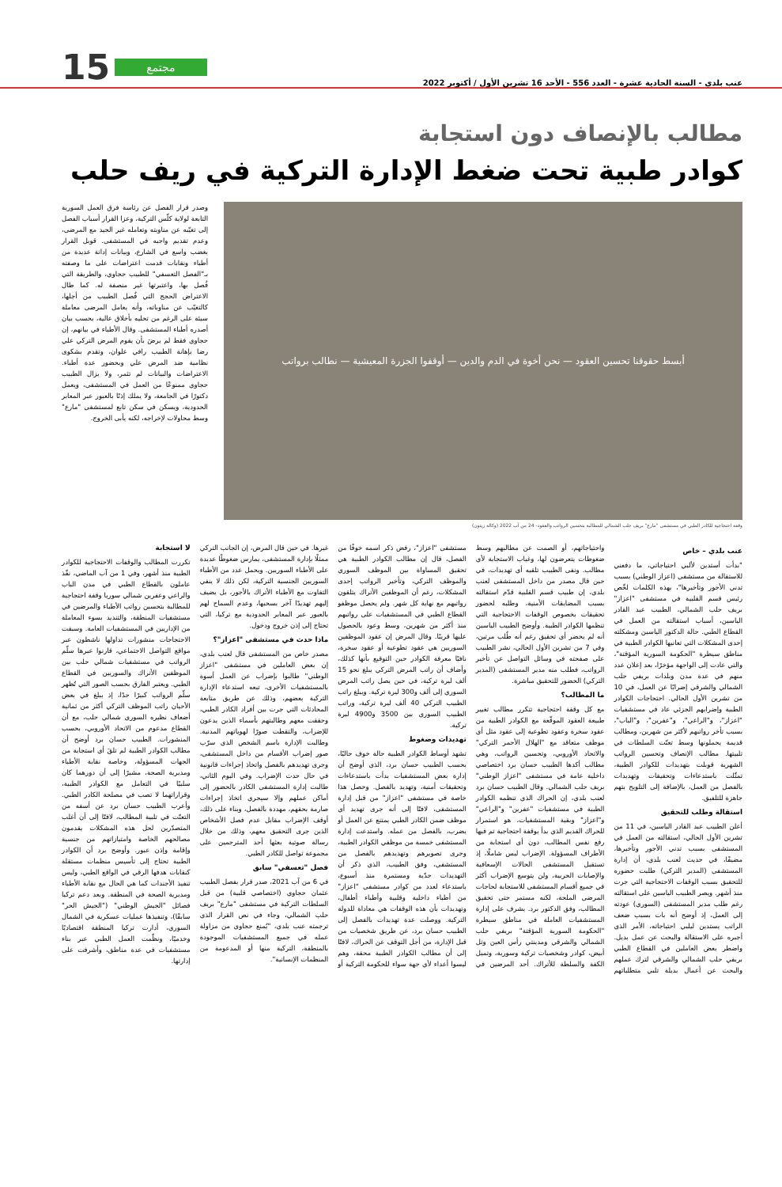عنب بلدي - السنة الحادية عشرة - العدد 556 - الأحد 16 تشرين الأول / أكتوبر 2022
15 مجتمع
مطالب بالإنصاف دون استجابة
كوادر طبية تحت ضغط الإدارة التركية في ريف حلب
أبسط حقوقنا تحسين العقود — نحن أخوة في الدم والدين — أوقفوا الجزرة المعيشية — نطالب برواتب
وقفة احتجاجية للكادر الطبي في مستشفى "مارع" بريف حلب الشمالي للمطالبة بتحسين الرواتب والعقود- 24 من آب 2022 (وكالة زيتون)
وصدر قرار الفصل عن رئاسة فرق العمل السورية التابعة لولاية كلّس التركية، وعزا القرار أسباب الفصل إلى تغيّبه عن مناوبته وتعامله غير الجيد مع المرضى، وعدم تقديم واجبه في المستشفى. قوبل القرار بغضب واسع في الشارع، وبيانات إدانة عديدة من أطباء ونقابات قدمت اعتراضات على ما وصفته بـ"الفصل التعسفي" للطبيب حجاوي، والطريقة التي فُصل بها، واعتبرتها غير منصفة له. كما طال الاعتراض الحجج التي فُصل الطبيب من أجلها، كالتغيّب عن مناوباته، وأنه يعامل المرضى معاملة سيئة على الرغم من تحليه بأخلاق عالية، بحسب بيان أصدره أطباء المستشفى. وقال الأطباء في بيانهم، إن حجاوي فقط لم يرضَ بأن يقوم المرض التركي علي رضا بإهانة الطبيب رافي علوان، وتقدم بشكوى نظامية ضد المرض علي وبحضور عدة أطباء. الاعتراضات والبيانات لم تثمر، ولا يزال الطبيب حجاوي ممنوعًا من العمل في المستشفى، ويعمل دكتورًا في الجامعة، ولا يملك إذنًا بالعبور عبر المعابر الحدودية، ويسكن في سكن تابع لمستشفى "مارع" وسط محاولات لإخراجه، لكنه يأبى الخروج.
عنب بلدي – خاص
"بدأت أستدين لألبي احتياجاتي، ما دفعني للاستقالة من مستشفى (اعزاز الوطني) بسبب تدني الأجور وتأخيرها"، بهذه الكلمات لخّص رئيس قسم القلبية في مستشفى "اعزاز" بريف حلب الشمالي، الطبيب عبد القادر الياسين، أسباب استقالته من العمل في القطاع الطبي. حالة الدكتور الياسين ومشكلته إحدى المشكلات التي تعانيها الكوادر الطبية في مناطق سيطرة "الحكومة السورية المؤقتة"، والتي عادت إلى الواجهة مؤخرًا، بعد إعلان عدد منهم في عدة مدن وبلدات بريفي حلب الشمالي والشرقي إضرابًا عن العمل، في 10 من تشرين الأول الحالي. احتجاجات الكوادر الطبية وإضرابهم الجزئي عاد في مستشفيات "اعزاز"، و"الراعي"، و"عفرين"، و"الباب"، بسبب تأخر رواتبهم لأكثر من شهرين، ومطالب قديمة يحملونها وسط تعنّت السلطات في تلبيتها. مطالب الإنصاف وتحسين الرواتب الشهرية قوبلت بتهديدات للكوادر الطبية، تمثّلت باستدعاءات وتحقيقات وتهديدات بالفصل من العمل، بالإضافة إلى التلويح بتهم جاهزة للتلفيق.
استقالة وطلب للتحقيق
أعلن الطبيب عبد القادر الياسين، في 11 من تشرين الأول الحالي، استقالته من العمل في المستشفى بسبب تدني الأجور وتأخيرها، مضيفًا، في حديث لعنب بلدي، أن إدارة المستشفى (المدير التركي) طلبت حضوره للتحقيق بسبب الوقفات الاحتجاجية التي جرت منذ أشهر. ويصر الطبيب الياسين على استقالته رغم طلب مدير المستشفى (السوري) عودته إلى العمل، إذ أوضح أنه بات بسبب ضعف الراتب يستدين ليلبي احتياجاته، الأمر الذي أجبره على الاستقالة والبحث عن عمل بديل. واضطر بعض العاملين في القطاع الطبي بريفي حلب الشمالي والشرقي لترك عملهم والبحث عن أعمال بديلة تلبي متطلباتهم واحتياجاتهم، أو الصمت عن مطالبهم وسط ضغوطات يتعرضون لها، وغياب الاستجابة لأي مطالب. ونفى الطبيب تلقيه أي تهديدات، في حين قال مصدر من داخل المستشفى لعنب بلدي، إن طبيب قسم القلبية قدّم استقالته بسبب المضايقات الأمنية، وطلبه لحضور تحقيقات بخصوص الوقفات الاحتجاجية التي تنظمها الكوادر الطبية. وأوضح الطبيب الياسين أنه لم يحضر أي تحقيق رغم أنه طُلب مرتين، وفي 7 من تشرين الأول الحالي، نشر الطبيب على صفحته في وسائل التواصل عن تأخير الرواتب، فطلب منه مدير المستشفى (المدير التركي) الحضور للتحقيق مباشرة.
ما المطالب؟
مع كل وقفة احتجاجية تتكرر مطالب تغيير طبيعة العقود الموقّعة مع الكوادر الطبية من عقود سخرة وعقود تطوعية إلى عقود مثل أي موظف متعاقد مع "الهلال الأحمر التركي" والاتحاد الأوروبي، وتحسين الرواتب، وهي مطالب أكدها الطبيب حسان برد اختصاصي داخلية عامة في مستشفى "اعزاز الوطني" بريف حلب الشمالي. وقال الطبيب حسان برد لعنب بلدي، إن الحراك الذي تنظمه الكوادر الطبية في مستشفيات "عفرين" و"الراعي" و"اعزاز" وبقية المستشفيات، هو استمرار للحراك القديم الذي بدأ بوقفة احتجاجية تم فيها رفع نفس المطالب، دون أي استجابة من الأطراف المسؤولة. الإضراب ليس شاملًا، إذ تستقبل المستشفى الحالات الإسعافية والإصابات الحربية، ولن يتوسع الإضراب أكثر في جميع أقسام المستشفى للاستجابة لحاجات المرضى الملحة، لكنه مستمر حتى تحقيق المطالب، وفق الدكتور برد. يشرف على إدارة المستشفيات العاملة في مناطق سيطرة "الحكومة السورية المؤقتة" بريفي حلب الشمالي والشرقي ومدينتي رأس العين وتل أبيض، كوادر وشخصيات تركية وسورية، وتميل الكفة والسلطة للأتراك. أحد المرضين في مستشفى "اعزاز"، رفض ذكر اسمه خوفًا من الفصل، قال إن مطالب الكوادر الطبية هي تحقيق المساواة بين الموظف السوري والموظف التركي، وتأخير الرواتب إحدى المشكلات، رغم أن الموظفين الأتراك يتلقون رواتبهم مع نهاية كل شهر. ولم يحصل موظفو القطاع الطبي في المستشفيات على رواتبهم منذ أكثر من شهرين، وسط وعود بالحصول عليها قريبًا. وقال المرض إن عقود الموظفين السوريين هي عقود تطوعية أو عقود سخرة، نافيًا معرفة الكوادر حين التوقيع بأنها كذلك، وأضاف أن راتب المرض التركي يبلغ نحو 15 ألف ليرة تركية، في حين يصل راتب المرض السوري إلى ألف و300 ليرة تركية. ويبلغ راتب الطبيب التركي 40 ألف ليرة تركية، وراتب الطبيب السوري بين 3500 و4900 ليرة تركية.
تهديدات وضغوط
تشهد أوساط الكوادر الطبية حالة خوف حاليًا، بحسب الطبيب حسان برد، الذي أوضح أن إدارة بعض المستشفيات بدأت باستدعاءات وتحقيقات أمنية، وتهديد بالفصل. وحصل هذا خاصة في مستشفى "اعزاز" من قبل إدارة المستشفى، لافتًا إلى أنه جرى تهديد أي موظف ضمن الكادر الطبي يمتنع عن العمل أو يضرب، بالفصل من عمله. واستدعت إدارة المستشفى خمسة من موظفي الكوادر الطبية، وجرى تصويرهم وتهديدهم بالفصل من المستشفى، وفق الطبيب، الذي ذكر أن التهديدات جدّية ومستمرة منذ أسبوع، باستدعاء لعدد من كوادر مستشفى "اعزاز" من أطباء داخلية وقلبية وأطباء أطفال، وتهديدات بأن هذه الوقفات هي معاداة للدولة التركية. ووصلت عدة تهديدات بالفصل إلى الطبيب حسان برد، عن طريق شخصيات من قبل الإدارة، من أجل التوقف عن الحراك، لافتًا إلى أن مطالب الكوادر الطبية محقة، وهم ليسوا أعداء لأي جهة سواء للحكومة التركية أو غيرها. في حين قال المرض، إن الجانب التركي ممثلًا بإدارة المستشفى، يمارس ضغوطًا عديدة على الأطباء السوريين. ويحمل عدد من الأطباء السوريين الجنسية التركية، لكن ذلك لا ينفي التفاوت مع الأطباء الأتراك بالأجور، بل يضيف إليهم تهديدًا آخر بسحبها، وعدم السماح لهم بالعبور عبر المعابر الحدودية مع تركيا، التي تحتاج إلى إذن خروج ودخول.
ماذا حدث في مستشفى "اعزاز"؟
مصدر خاص من المستشفى قال لعنب بلدي، إن بعض العاملين في مستشفى "اعزاز الوطني" طالبوا بإضراب عن العمل أسوة بالمستشفيات الأخرى، تبعه استدعاء الإدارة التركية بعضهم، وذلك عن طريق متابعة المحادثات التي جرت بين أفراد الكادر الطبي، وحققت معهم وطالبتهم بأسماء الذين يدعون للإضراب، والتقطت صورًا لهوياتهم المدنية. وطالبت الإدارة باسم الشخص الذي سرّب صور إضراب الأقسام من داخل المستشفى، وجرى تهديدهم بالفصل واتخاذ إجراءات قانونية في حال حدث الإضراب. وفي اليوم الثاني، طالبت إدارة المستشفى الكادر بالحضور إلى أماكن عملهم وإلا سيجري اتخاذ إجراءات صارمة بحقهم، مهددة بالفصل، وبناء على ذلك، أوقف الإضراب مقابل عدم فصل الأشخاص الذين جرى التحقيق معهم، وذلك من خلال رسالة صوتية بعثها أحد المترجمين على مجموعة تواصل للكادر الطبي.
فصل "تعسفي" سابق
في 6 من آب 2021، صدر قرار بفصل الطبيب عثمان حجاوي (اختصاصي قلبية) من قبل السلطات التركية في مستشفى "مارع" بريف حلب الشمالي، وجاء في نص القرار الذي ترجمته عنب بلدي، "يُمنع حجاوي من مزاولة عمله في جميع المستشفيات الموجودة بالمنطقة، التركية منها أو المدعومة من المنظمات الإنسانية".
لا استجابة
تكررت المطالب والوقفات الاحتجاجية للكوادر الطبية منذ أشهر، وفي 1 من آب الماضي، نفّذ عاملون بالقطاع الطبي في مدن الباب والراعي وعفرين شمالي سوريا وقفة احتجاجية للمطالبة بتحسين رواتب الأطباء والمرضين في مستشفيات المنطقة، والتنديد بسوء المعاملة من الإداريين في المستشفيات العامة. وسبقت الاحتجاجات منشورات تداولها ناشطون عبر مواقع التواصل الاجتماعي، قارنوا عبرها سلّم الرواتب في مستشفيات شمالي حلب بين الموظفين الأتراك والسوريين في القطاع الطبي. ويعتبر الفارق بحسب الصور التي تُظهر سلّم الرواتب كبيرًا جدًا، إذ يبلغ في بعض الأحيان راتب الموظف التركي أكثر من ثمانية أضعاف نظيره السوري شمالي حلب، مع أن القطاع مدعوم من الاتحاد الأوروبي، بحسب المنشورات. الطبيب حسان برد أوضح أن مطالب الكوادر الطبية لم تلقَ أي استجابة من الجهات المسؤولة، وخاصة نقابة الأطباء ومديرية الصحة، مشيرًا إلى أن دورهما كان سلبيًا في التعامل مع الكوادر الطبية، وقراراتهما لا تصب في مصلحة الكادر الطبي. وأعرب الطبيب حسان برد عن أسفه من التعنّت في تلبية المطالب، لافتًا إلى أن أغلب المتصدّرين لحل هذه المشكلات يقدمون مصالحهم الخاصة وامتيازاتهم من جنسية وإقامة وإذن عبور. وأوضح برد أن الكوادر الطبية تحتاج إلى تأسيس منظمات مستقلة كنقابات هدفها الرقي في الواقع الطبي، وليس تنفيذ الأجندات كما هي الحال مع نقابة الأطباء ومديرية الصحة في المنطقة. وبعد دعم تركيا فصائل "الجيش الوطني" ("الجيش الحر" سابقًا)، وتنفيذها عمليات عسكرية في الشمال السوري، أدارت تركيا المنطقة اقتصاديًا وخدميًا، ونظّمت العمل الطبي عبر بناء مستشفيات في عدة مناطق، وأشرفت على إدارتها.